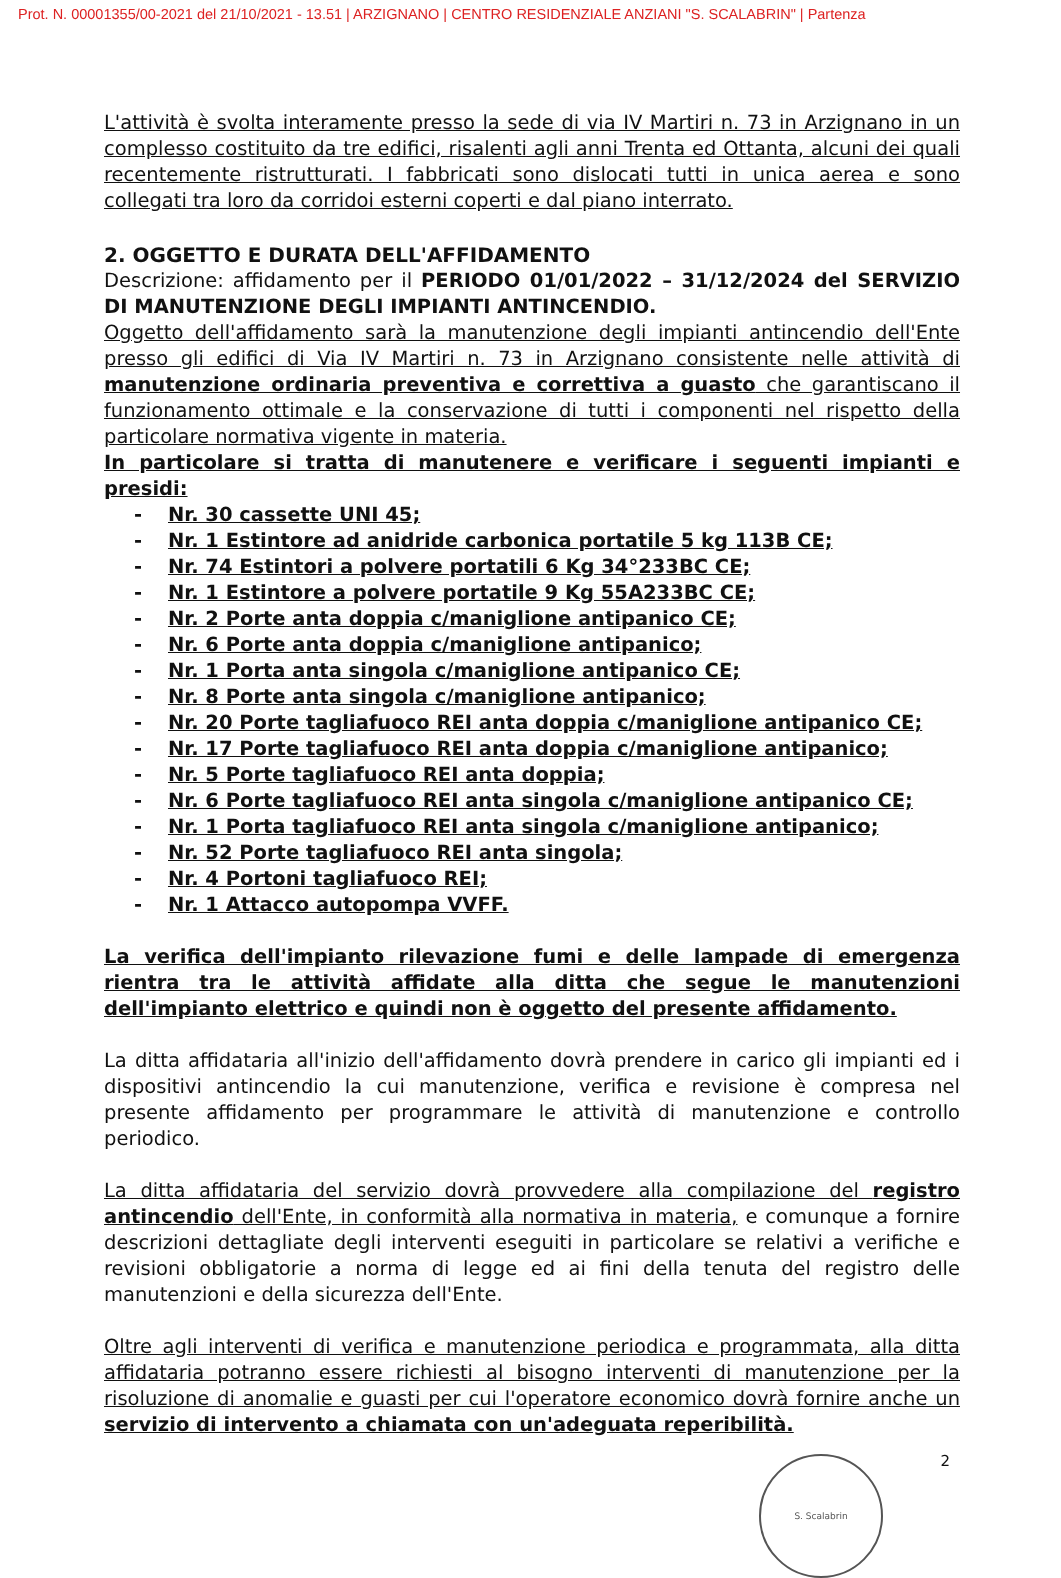Prot. N. 00001355/00-2021 del 21/10/2021 - 13.51 | ARZIGNANO | CENTRO RESIDENZIALE ANZIANI "S. SCALABRIN" | Partenza
L'attività è svolta interamente presso la sede di via IV Martiri n. 73 in Arzignano in un complesso costituito da tre edifici, risalenti agli anni Trenta ed Ottanta, alcuni dei quali recentemente ristrutturati. I fabbricati sono dislocati tutti in unica aerea e sono collegati tra loro da corridoi esterni coperti e dal piano interrato.
2. OGGETTO E DURATA DELL'AFFIDAMENTO
Descrizione: affidamento per il PERIODO 01/01/2022 – 31/12/2024 del SERVIZIO DI MANUTENZIONE DEGLI IMPIANTI ANTINCENDIO.
Oggetto dell'affidamento sarà la manutenzione degli impianti antincendio dell'Ente presso gli edifici di Via IV Martiri n. 73 in Arzignano consistente nelle attività di manutenzione ordinaria preventiva e correttiva a guasto che garantiscano il funzionamento ottimale e la conservazione di tutti i componenti nel rispetto della particolare normativa vigente in materia.
In particolare si tratta di manutenere e verificare i seguenti impianti e presidi:
- Nr. 30 cassette UNI 45;
- Nr. 1 Estintore ad anidride carbonica portatile 5 kg 113B CE;
- Nr. 74 Estintori a polvere portatili 6 Kg 34°233BC CE;
- Nr. 1 Estintore a polvere portatile 9 Kg 55A233BC CE;
- Nr. 2 Porte anta doppia c/maniglione antipanico CE;
- Nr. 6 Porte anta doppia c/maniglione antipanico;
- Nr. 1 Porta anta singola c/maniglione antipanico CE;
- Nr. 8 Porte anta singola c/maniglione antipanico;
- Nr. 20 Porte tagliafuoco REI anta doppia c/maniglione antipanico CE;
- Nr. 17 Porte tagliafuoco REI anta doppia c/maniglione antipanico;
- Nr. 5 Porte tagliafuoco REI anta doppia;
- Nr. 6 Porte tagliafuoco REI anta singola c/maniglione antipanico CE;
- Nr. 1 Porta tagliafuoco REI anta singola c/maniglione antipanico;
- Nr. 52 Porte tagliafuoco REI anta singola;
- Nr. 4 Portoni tagliafuoco REI;
- Nr. 1 Attacco autopompa VVFF.
La verifica dell'impianto rilevazione fumi e delle lampade di emergenza rientra tra le attività affidate alla ditta che segue le manutenzioni dell'impianto elettrico e quindi non è oggetto del presente affidamento.
La ditta affidataria all'inizio dell'affidamento dovrà prendere in carico gli impianti ed i dispositivi antincendio la cui manutenzione, verifica e revisione è compresa nel presente affidamento per programmare le attività di manutenzione e controllo periodico.
La ditta affidataria del servizio dovrà provvedere alla compilazione del registro antincendio dell'Ente, in conformità alla normativa in materia, e comunque a fornire descrizioni dettagliate degli interventi eseguiti in particolare se relativi a verifiche e revisioni obbligatorie a norma di legge ed ai fini della tenuta del registro delle manutenzioni e della sicurezza dell'Ente.
Oltre agli interventi di verifica e manutenzione periodica e programmata, alla ditta affidataria potranno essere richiesti al bisogno interventi di manutenzione per la risoluzione di anomalie e guasti per cui l'operatore economico dovrà fornire anche un servizio di intervento a chiamata con un'adeguata reperibilità.
2
S. Scalabrin